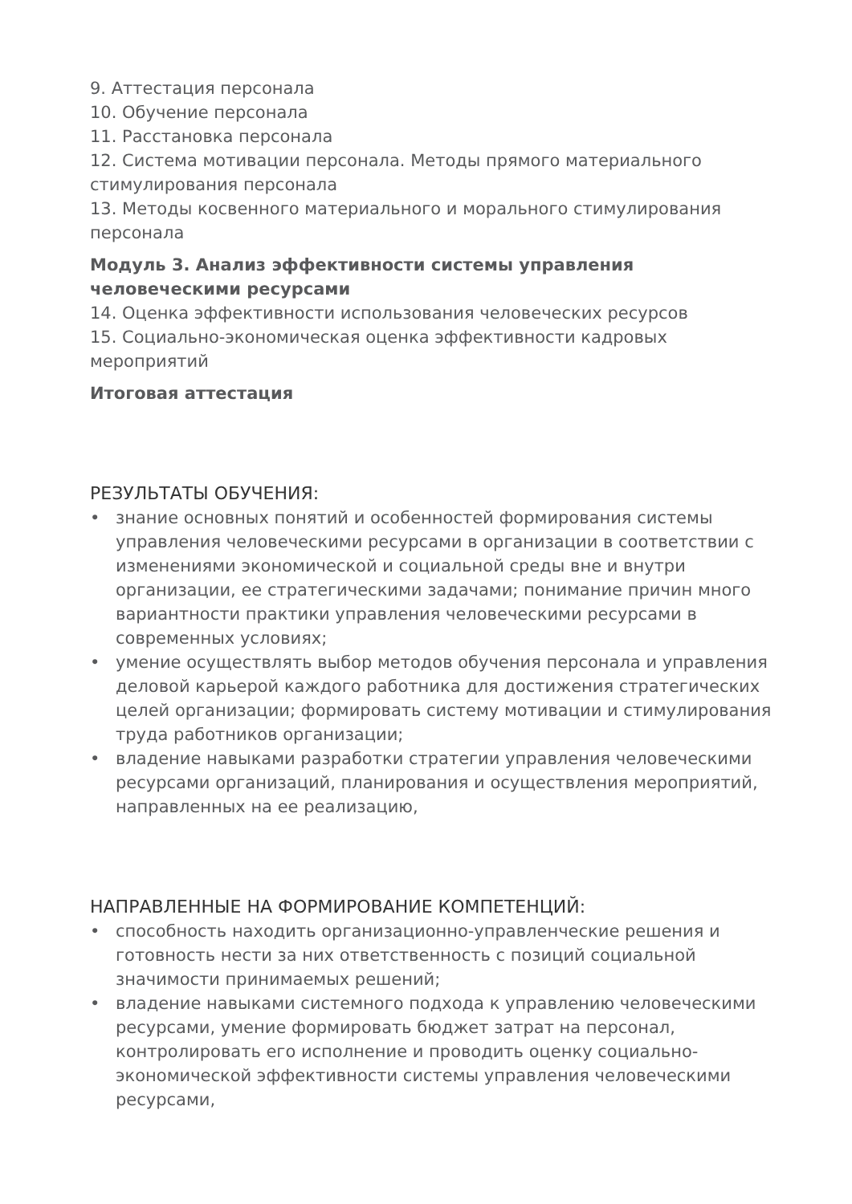9. Аттестация персонала
10. Обучение персонала
11. Расстановка персонала
12. Система мотивации персонала. Методы прямого материального стимулирования персонала
13. Методы косвенного материального и морального стимулирования персонала
Модуль 3. Анализ эффективности системы управления человеческими ресурсами
14. Оценка эффективности использования человеческих ресурсов
15. Социально-экономическая оценка эффективности кадровых мероприятий
Итоговая аттестация
РЕЗУЛЬТАТЫ ОБУЧЕНИЯ:
• знание основных понятий и особенностей формирования системы управления человеческими ресурсами в организации в соответствии с изменениями экономической и социальной среды вне и внутри организации, ее стратегическими задачами; понимание причин много вариантности практики управления человеческими ресурсами в современных условиях;
• умение осуществлять выбор методов обучения персонала и управления деловой карьерой каждого работника для достижения стратегических целей организации; формировать систему мотивации и стимулирования труда работников организации;
• владение навыками разработки стратегии управления человеческими ресурсами организаций, планирования и осуществления мероприятий, направленных на ее реализацию,
НАПРАВЛЕННЫЕ НА ФОРМИРОВАНИЕ КОМПЕТЕНЦИЙ:
• способность находить организационно-управленческие решения и готовность нести за них ответственность с позиций социальной значимости принимаемых решений;
• владение навыками системного подхода к управлению человеческими ресурсами, умение формировать бюджет затрат на персонал, контролировать его исполнение и проводить оценку социально-экономической эффективности системы управления человеческими ресурсами,